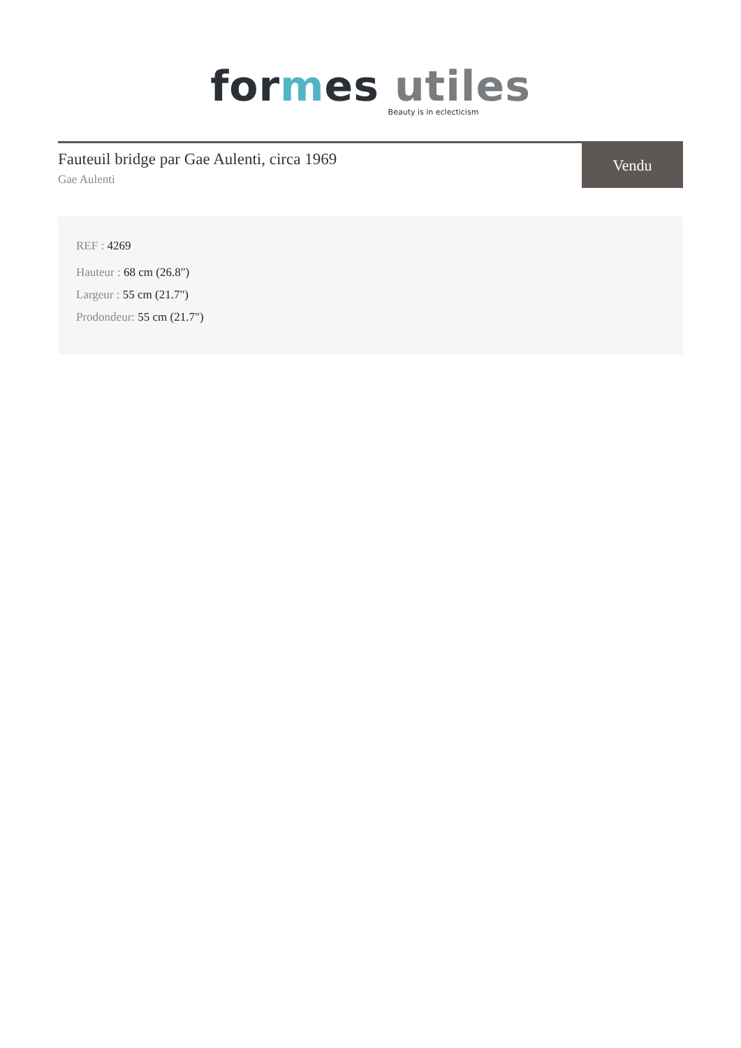for mes utiles
Beauty is in eclecticism
Fauteuil bridge par Gae Aulenti, circa 1969
Gae Aulenti
Vendu
REF : 4269
Hauteur : 68 cm (26.8")
Largeur : 55 cm (21.7")
Prodondeur: 55 cm (21.7")